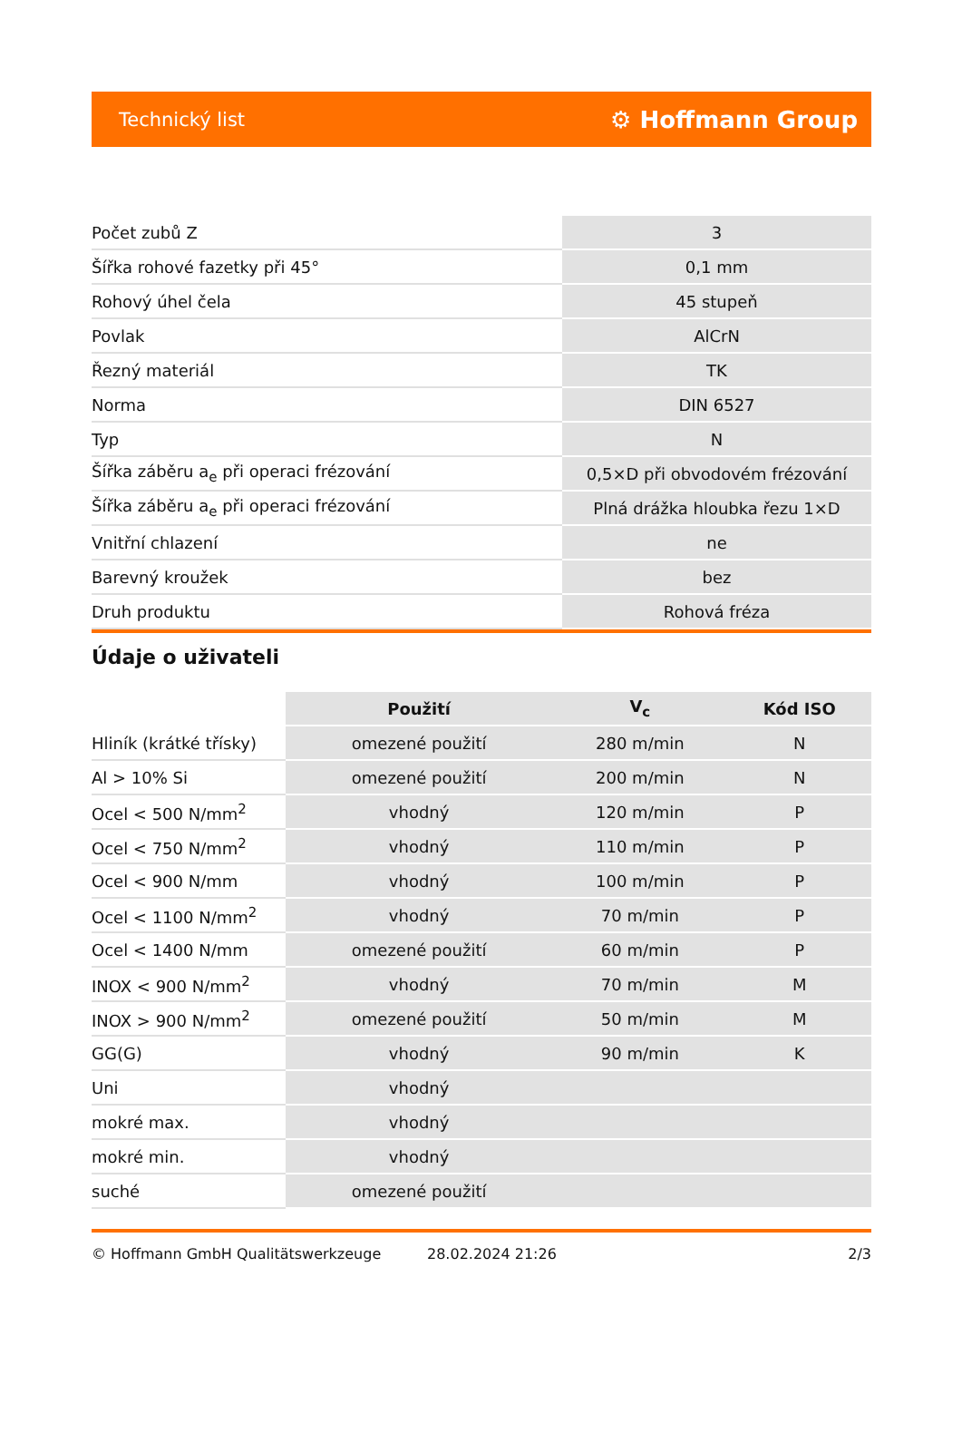Technický list ⚙ Hoffmann Group
| Počet zubů Z | 3 |
| Šířka rohové fazetky při 45° | 0,1 mm |
| Rohový úhel čela | 45 stupeň |
| Povlak | AlCrN |
| Řezný materiál | TK |
| Norma | DIN 6527 |
| Typ | N |
| Šířka záběru a<sub>e</sub> při operaci frézování | 0,5×D při obvodovém frézování |
| Šířka záběru a<sub>e</sub> při operaci frézování | Plná drážka hloubka řezu 1×D |
| Vnitřní chlazení | ne |
| Barevný kroužek | bez |
| Druh produktu | Rohová fréza |
Údaje o uživateli
| | Použití | V<sub>c</sub> | Kód ISO |
| --- | --- | --- | --- |
| Hliník (krátké třísky) | omezené použití | 280 m/min | N |
| Al > 10% Si | omezené použití | 200 m/min | N |
| Ocel < 500 N/mm<sup>2</sup> | vhodný | 120 m/min | P |
| Ocel < 750 N/mm<sup>2</sup> | vhodný | 110 m/min | P |
| Ocel < 900 N/mm | vhodný | 100 m/min | P |
| Ocel < 1100 N/mm<sup>2</sup> | vhodný | 70 m/min | P |
| Ocel < 1400 N/mm | omezené použití | 60 m/min | P |
| INOX < 900 N/mm<sup>2</sup> | vhodný | 70 m/min | M |
| INOX > 900 N/mm<sup>2</sup> | omezené použití | 50 m/min | M |
| GG(G) | vhodný | 90 m/min | K |
| Uni | vhodný | | |
| mokré max. | vhodný | | |
| mokré min. | vhodný | | |
| suché | omezené použití | | |
© Hoffmann GmbH Qualitätswerkzeuge 28.02.2024 21:26 2/3